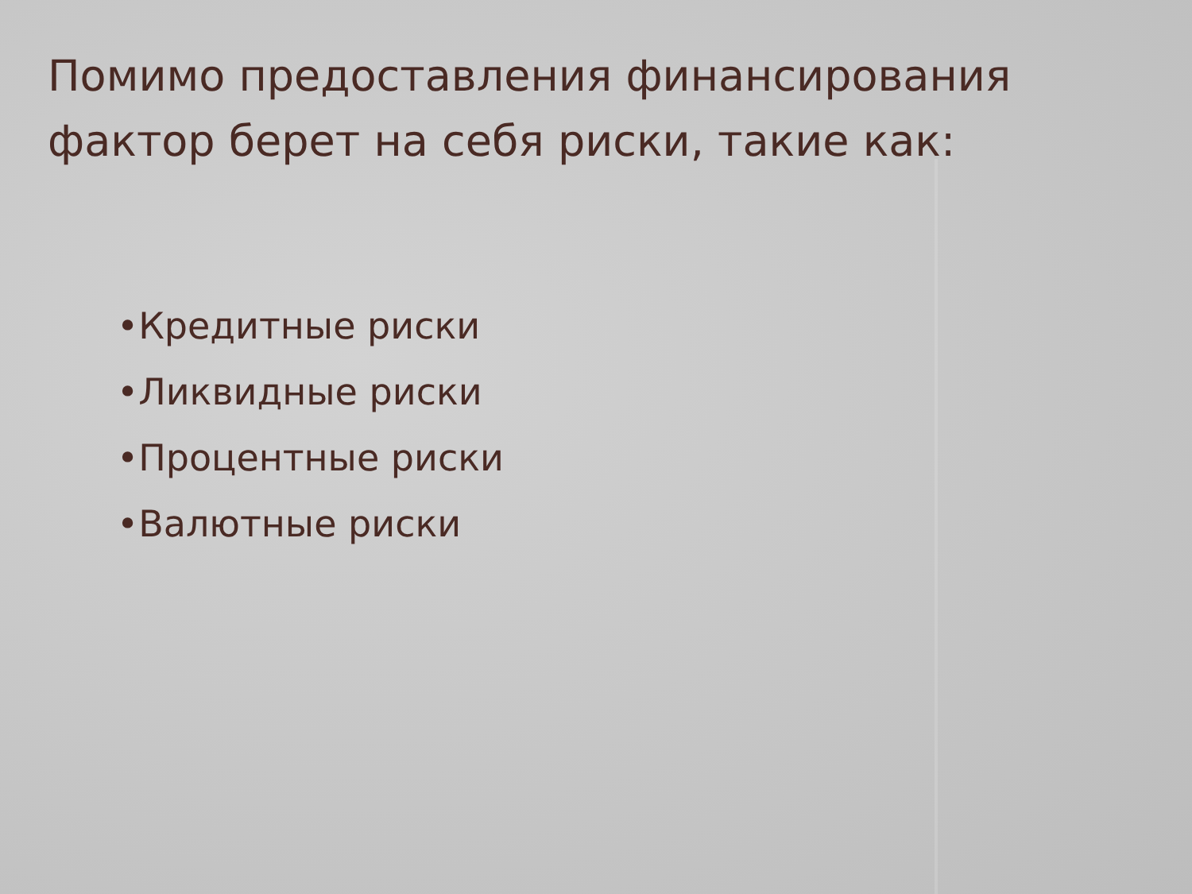Помимо предоставления финансирования фактор берет на себя риски, такие как:
•Кредитные риски
•Ликвидные риски
•Процентные риски
•Валютные риски